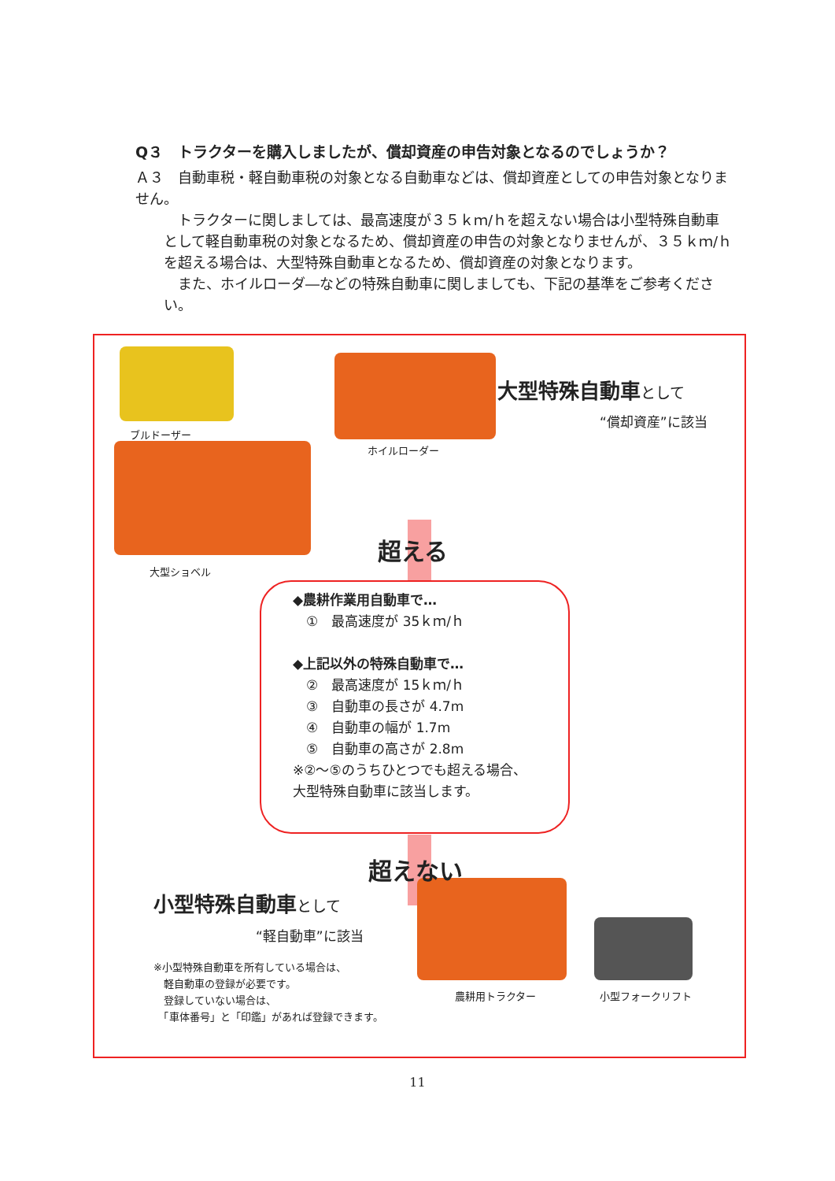Q３　トラクターを購入しましたが、償却資産の申告対象となるのでしょうか？
Ａ３　自動車税・軽自動車税の対象となる自動車などは、償却資産としての申告対象となりません。
　トラクターに関しましては、最高速度が３５ｋｍ/ｈを超えない場合は小型特殊自動車として軽自動車税の対象となるため、償却資産の申告の対象となりませんが、３５ｋｍ/ｈを超える場合は、大型特殊自動車となるため、償却資産の対象となります。
　また、ホイルローダ―などの特殊自動車に関しましても、下記の基準をご参考ください。
ブルドーザー
ホイルローダー
大型ショベル
大型特殊自動車として
“償却資産”に該当
超える
◆農耕作業用自動車で…
　①　最高速度が 35ｋｍ/ｈ
◆上記以外の特殊自動車で…
　②　最高速度が 15ｋｍ/ｈ
　③　自動車の長さが 4.7m
　④　自動車の幅が 1.7m
　⑤　自動車の高さが 2.8m
※②～⑤のうちひとつでも超える場合、
大型特殊自動車に該当します。
超えない
小型特殊自動車として
“軽自動車”に該当
※小型特殊自動車を所有している場合は、
　軽自動車の登録が必要です。
　登録していない場合は、
　「車体番号」と「印鑑」があれば登録できます。
農耕用トラクター 小型フォークリフト
11